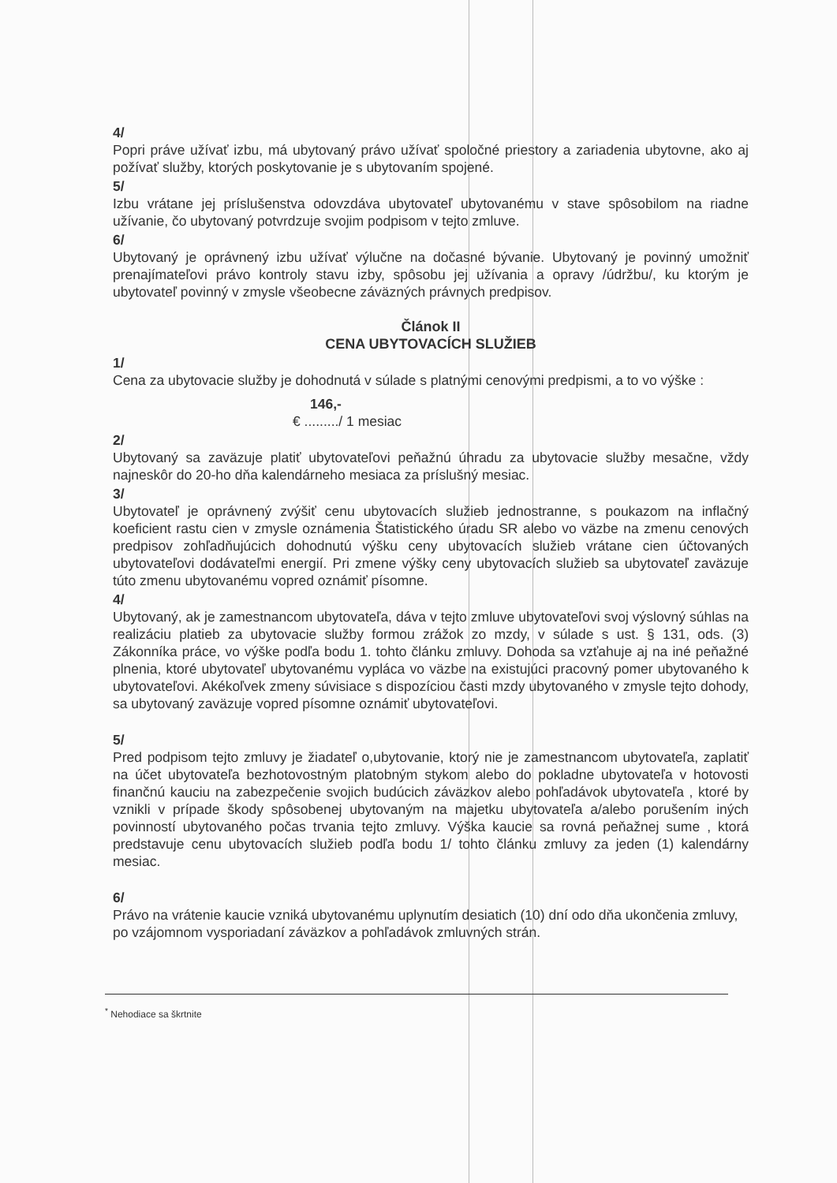4/
Popri práve užívať izbu, má ubytovaný právo užívať spoločné priestory a zariadenia ubytovne, ako aj požívať služby, ktorých poskytovanie je s ubytovaním spojené.
5/
Izbu vrátane jej príslušenstva odovzdáva ubytovateľ ubytovanému v stave spôsobilom na riadne užívanie, čo ubytovaný potvrdzuje svojim podpisom v tejto zmluve.
6/
Ubytovaný je oprávnený izbu užívať výlučne na dočasné bývanie. Ubytovaný je povinný umožniť prenajímateľovi právo kontroly stavu izby, spôsobu jej užívania a opravy /údržbu/, ku ktorým je ubytovateľ povinný v zmysle všeobecne záväzných právnych predpisov.
Článok II
CENA UBYTOVACÍCH SLUŽIEB
1/
Cena za ubytovacie služby je dohodnutá v súlade s platnými cenovými predpismi, a to vo výške :
146,-
€ ........./ 1 mesiac
2/
Ubytovaný sa zaväzuje platiť ubytovateľovi peňažnú úhradu za ubytovacie služby mesačne, vždy najneskôr do 20-ho dňa kalendárneho mesiaca za príslušný mesiac.
3/
Ubytovateľ je oprávnený zvýšiť cenu ubytovacích služieb jednostranne, s poukazom na inflačný koeficient rastu cien v zmysle oznámenia Štatistického úradu SR alebo vo väzbe na zmenu cenových predpisov zohľadňujúcich dohodnutú výšku ceny ubytovacích služieb vrátane cien účtovaných ubytovateľovi dodávateľmi energií. Pri zmene výšky ceny ubytovacích služieb sa ubytovateľ zaväzuje túto zmenu ubytovanému vopred oznámiť písomne.
4/
Ubytovaný, ak je zamestnancom ubytovateľa, dáva v tejto zmluve ubytovateľovi svoj výslovný súhlas na realizáciu platieb za ubytovacie služby formou zrážok zo mzdy, v súlade s ust. § 131, ods. (3) Zákonníka práce, vo výške podľa bodu 1. tohto článku zmluvy. Dohoda sa vzťahuje aj na iné peňažné plnenia, ktoré ubytovateľ ubytovanému vypláca vo väzbe na existujúci pracovný pomer ubytovaného k ubytovateľovi. Akékoľvek zmeny súvisiace s dispozíciou časti mzdy ubytovaného v zmysle tejto dohody, sa ubytovaný zaväzuje vopred písomne oznámiť ubytovateľovi.
5/
Pred podpisom tejto zmluvy je žiadateľ o,ubytovanie, ktorý nie je zamestnancom ubytovateľa, zaplatiť na účet ubytovateľa bezhotovostným platobným stykom alebo do pokladne ubytovateľa v hotovosti finančnú kauciu na zabezpečenie svojich budúcich záväzkov alebo pohľadávok ubytovateľa , ktoré by vznikli v prípade škody spôsobenej ubytovaným na majetku ubytovateľa a/alebo porušením iných povinností ubytovaného počas trvania tejto zmluvy. Výška kaucie sa rovná peňažnej sume , ktorá predstavuje cenu ubytovacích služieb podľa bodu 1/ tohto článku zmluvy za jeden (1) kalendárny mesiac.
6/
Právo na vrátenie kaucie vzniká ubytovanému uplynutím desiatich (10) dní odo dňa ukončenia zmluvy, po vzájomnom vysporiadaní záväzkov a pohľadávok zmluvných strán.
<sup>*</sup> Nehodiace sa škrtnite